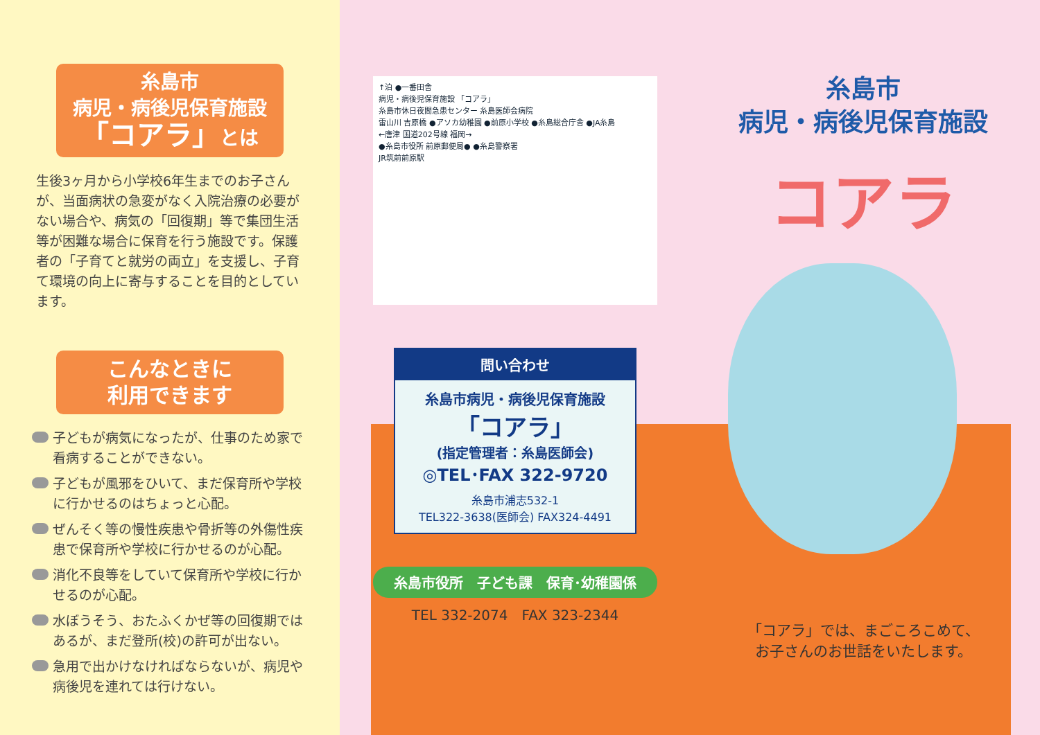糸島市
病児・病後児保育施設
「コアラ」とは
生後3ヶ月から小学校6年生までのお子さんが、当面病状の急変がなく入院治療の必要がない場合や、病気の「回復期」等で集団生活等が困難な場合に保育を行う施設です。保護者の「子育てと就労の両立」を支援し、子育て環境の向上に寄与することを目的としています。
こんなときに
利用できます
子どもが病気になったが、仕事のため家で看病することができない。
子どもが風邪をひいて、まだ保育所や学校に行かせるのはちょっと心配。
ぜんそく等の慢性疾患や骨折等の外傷性疾患で保育所や学校に行かせるのが心配。
消化不良等をしていて保育所や学校に行かせるのが心配。
水ぼうそう、おたふくかぜ等の回復期ではあるが、まだ登所(校)の許可が出ない。
急用で出かけなければならないが、病児や病後児を連れては行けない。
↑泊 ●一番田舎
病児・病後児保育施設 「コアラ」
糸島市休日夜間急患センター 糸島医師会病院
雷山川 吉原橋 ●アソカ幼稚園 ●前原小学校 ●糸島総合庁舎 ●JA糸島
←唐津 国道202号線 福岡→
●糸島市役所 前原郵便局● ●糸島警察署
JR筑前前原駅
問い合わせ
糸島市病児・病後児保育施設
「コアラ」
(指定管理者：糸島医師会)
◎TEL･FAX 322-9720
糸島市浦志532-1
TEL322-3638(医師会) FAX324-4491
糸島市役所　子ども課　保育･幼稚園係
TEL 332-2074　FAX 323-2344
糸島市
病児・病後児保育施設
コアラ
「コアラ」では、まごころこめて、
お子さんのお世話をいたします。